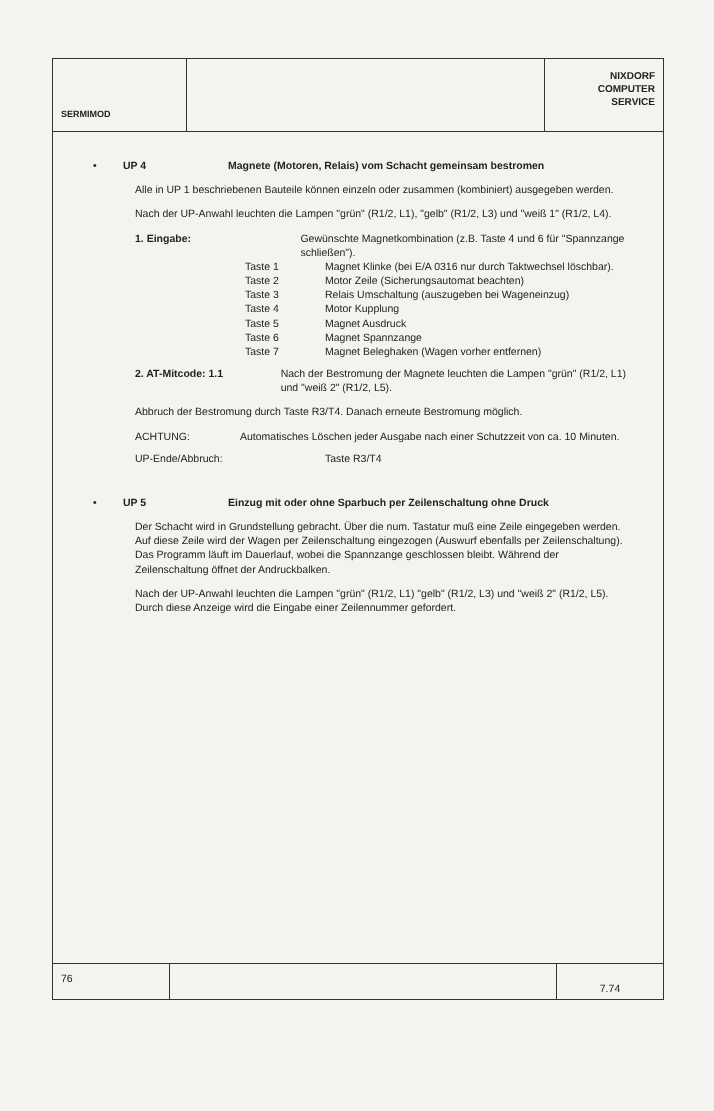SERMIMOD
NIXDORF
COMPUTER
SERVICE
• UP 4 Magnete (Motoren, Relais) vom Schacht gemeinsam bestromen
Alle in UP 1 beschriebenen Bauteile können einzeln oder zusammen (kombiniert) ausgegeben werden.
Nach der UP-Anwahl leuchten die Lampen "grün" (R1/2, L1), "gelb" (R1/2, L3) und "weiß 1" (R1/2, L4).
1. Eingabe: Gewünschte Magnetkombination (z.B. Taste 4 und 6 für "Spannzange schließen").
Taste 1 Magnet Klinke (bei E/A 0316 nur durch Taktwechsel löschbar).
Taste 2 Motor Zeile (Sicherungsautomat beachten)
Taste 3 Relais Umschaltung (auszugeben bei Wageneinzug)
Taste 4 Motor Kupplung
Taste 5 Magnet Ausdruck
Taste 6 Magnet Spannzange
Taste 7 Magnet Beleghaken (Wagen vorher entfernen)
2. AT-Mitcode: 1.1 Nach der Bestromung der Magnete leuchten die Lampen "grün" (R1/2, L1) und "weiß 2" (R1/2, L5).
Abbruch der Bestromung durch Taste R3/T4. Danach erneute Bestromung möglich.
ACHTUNG: Automatisches Löschen jeder Ausgabe nach einer Schutzzeit von ca. 10 Minuten.
UP-Ende/Abbruch: Taste R3/T4
• UP 5 Einzug mit oder ohne Sparbuch per Zeilenschaltung ohne Druck
Der Schacht wird in Grundstellung gebracht. Über die num. Tastatur muß eine Zeile eingegeben werden. Auf diese Zeile wird der Wagen per Zeilenschaltung eingezogen (Auswurf ebenfalls per Zeilenschaltung). Das Programm läuft im Dauerlauf, wobei die Spannzange geschlossen bleibt. Während der Zeilenschaltung öffnet der Andruckbalken.
Nach der UP-Anwahl leuchten die Lampen "grün" (R1/2, L1) "gelb" (R1/2, L3) und "weiß 2" (R1/2, L5). Durch diese Anzeige wird die Eingabe einer Zeilennummer gefordert.
76
7.74